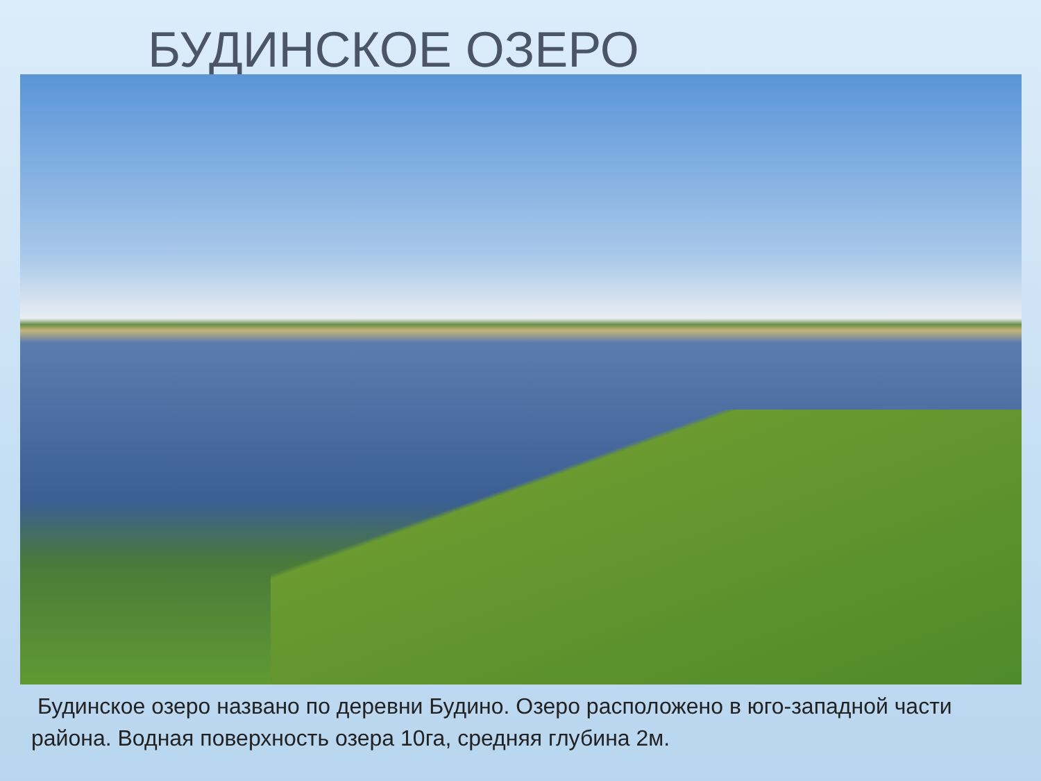БУДИНСКОЕ ОЗЕРО
Будинское озеро названо по деревни Будино. Озеро расположено в юго-западной части района. Водная поверхность озера 10га, средняя глубина 2м.